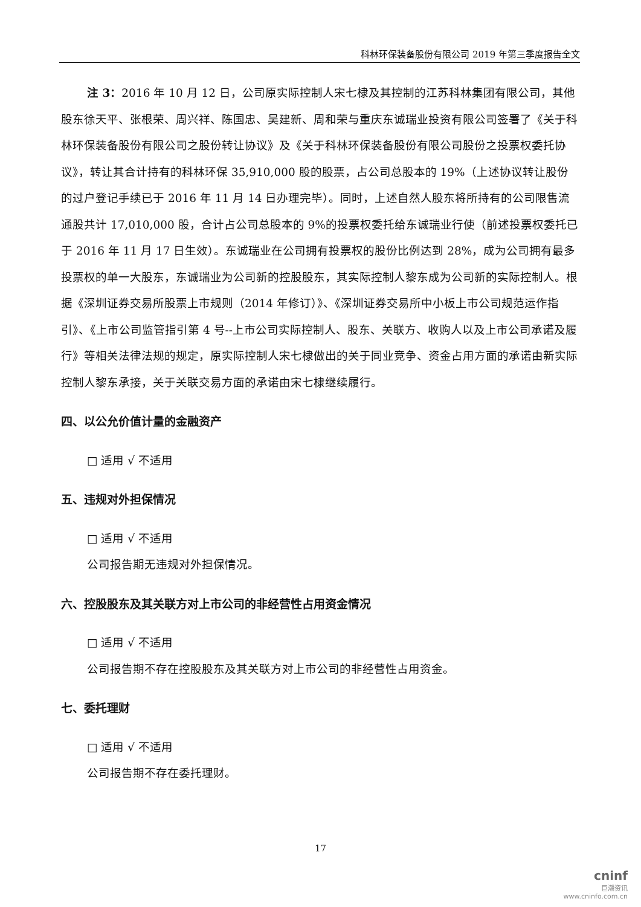科林环保装备股份有限公司 2019 年第三季度报告全文
注 3：2016 年 10 月 12 日，公司原实际控制人宋七棣及其控制的江苏科林集团有限公司，其他股东徐天平、张根荣、周兴祥、陈国忠、吴建新、周和荣与重庆东诚瑞业投资有限公司签署了《关于科林环保装备股份有限公司之股份转让协议》及《关于科林环保装备股份有限公司股份之投票权委托协议》，转让其合计持有的科林环保 35,910,000 股的股票，占公司总股本的 19%（上述协议转让股份的过户登记手续已于 2016 年 11 月 14 日办理完毕）。同时，上述自然人股东将所持有的公司限售流通股共计 17,010,000 股，合计占公司总股本的 9%的投票权委托给东诚瑞业行使（前述投票权委托已于 2016 年 11 月 17 日生效）。东诚瑞业在公司拥有投票权的股份比例达到 28%，成为公司拥有最多投票权的单一大股东，东诚瑞业为公司新的控股股东，其实际控制人黎东成为公司新的实际控制人。根据《深圳证券交易所股票上市规则（2014 年修订）》、《深圳证券交易所中小板上市公司规范运作指引》、《上市公司监管指引第 4 号--上市公司实际控制人、股东、关联方、收购人以及上市公司承诺及履行》等相关法律法规的规定，原实际控制人宋七棣做出的关于同业竞争、资金占用方面的承诺由新实际控制人黎东承接，关于关联交易方面的承诺由宋七棣继续履行。
四、以公允价值计量的金融资产
□ 适用 √ 不适用
五、违规对外担保情况
□ 适用 √ 不适用
公司报告期无违规对外担保情况。
六、控股股东及其关联方对上市公司的非经营性占用资金情况
□ 适用 √ 不适用
公司报告期不存在控股股东及其关联方对上市公司的非经营性占用资金。
七、委托理财
□ 适用 √ 不适用
公司报告期不存在委托理财。
17
cninf
巨潮资讯
www.cninfo.com.cn